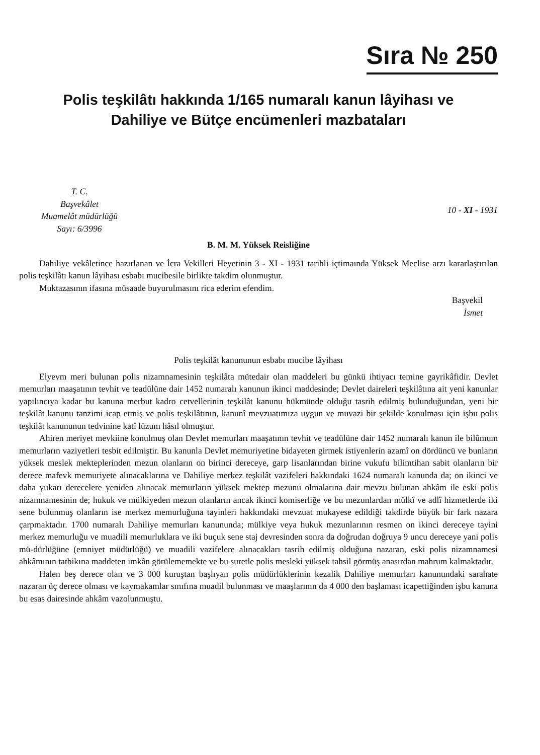Sıra № 250
Polis teşkilâtı hakkında 1/165 numaralı kanun lâyihası ve
Dahiliye ve Bütçe encümenleri mazbataları
T. C.
Başvekâlet
Muamelât müdürlüğü
Sayı: 6/3996
10 - XI - 1931
B. M. M. Yüksek Reisliğine
Dahiliye vekâletince hazırlanan ve İcra Vekilleri Heyetinin 3 - XI - 1931 tarihli içtimaında Yüksek Meclise arzı kararlaştırılan polis teşkilâtı kanun lâyihası esbabı mucibesile birlikte takdim olunmuştur.
Muktazasının ifasına müsaade buyurulmasını rica ederim efendim.
Başvekil
İsmet
Polis teşkilât kanununun esbabı mucibe lâyihası
Elyevm meri bulunan polis nizamnamesinin teşkilâta mütedair olan maddeleri bu günkü ihtiyacı temine gayrikâfidir. Devlet memurları maaşatının tevhit ve teadülüne dair 1452 numaralı kanunun ikinci maddesinde; Devlet daireleri teşkilâtına ait yeni kanunlar yapılıncıya kadar bu kanuna merbut kadro cetvellerinin teşkilât kanunu hükmünde olduğu tasrih edilmiş bulunduğundan, yeni bir teşkilât kanunu tanzimi icap etmiş ve polis teşkilâtının, kanunî mevzuatımıza uygun ve muvazi bir şekilde konulması için işbu polis teşkilât kanununun tedvinine katî lüzum hâsıl olmuştur.
Ahiren meriyet mevkiine konulmuş olan Devlet memurları maaşatının tevhit ve teadülüne dair 1452 numaralı kanun ile bilûmum memurların vaziyetleri tesbit edilmiştir. Bu kanunla Devlet memuriyetine bidayeten girmek istiyenlerin azamî on dördüncü ve bunların yüksek meslek mekteplerinden mezun olanların on birinci dereceye, garp lisanlarından birine vukufu bilimtihan sabit olanların bir derece mafevk memuriyete alınacaklarına ve Dahiliye merkez teşkilât vazifeleri hakkındaki 1624 numaralı kanunda da; on ikinci ve daha yukarı derecelere yeniden alınacak memurların yüksek mektep mezunu olmalarına dair mevzu bulunan ahkâm ile eski polis nizamnamesinin de; hukuk ve mülkiyeden mezun olanların ancak ikinci komiserliğe ve bu mezunlardan mülkî ve adlî hizmetlerde iki sene bulunmuş olanların ise merkez memurluğuna tayinleri hakkındaki mevzuat mukayese edildiği takdirde büyük bir fark nazara çarpmaktadır. 1700 numaralı Dahiliye memurları kanununda; mülkiye veya hukuk mezunlarının resmen on ikinci dereceye tayini merkez memurluğu ve muadili memurluklara ve iki buçuk sene staj devresinden sonra da doğrudan doğruya 9 uncu dereceye yani polis mü-dürlüğüne (emniyet müdürlüğü) ve muadili vazifelere alınacakları tasrih edilmiş olduğuna nazaran, eski polis nizamnamesi ahkâmının tatbikına maddeten imkân görülememekte ve bu suretle polis mesleki yüksek tahsil görmüş anasırdan mahrum kalmaktadır.
Halen beş derece olan ve 3 000 kuruştan başlıyan polis müdürlüklerinin kezalik Dahiliye memurları kanunundaki sarahate nazaran üç derece olması ve kaymakamlar sınıfına muadil bulunması ve maaşlarının da 4 000 den başlaması icapettiğinden işbu kanuna bu esas dairesinde ahkâm vazolunmuştu.